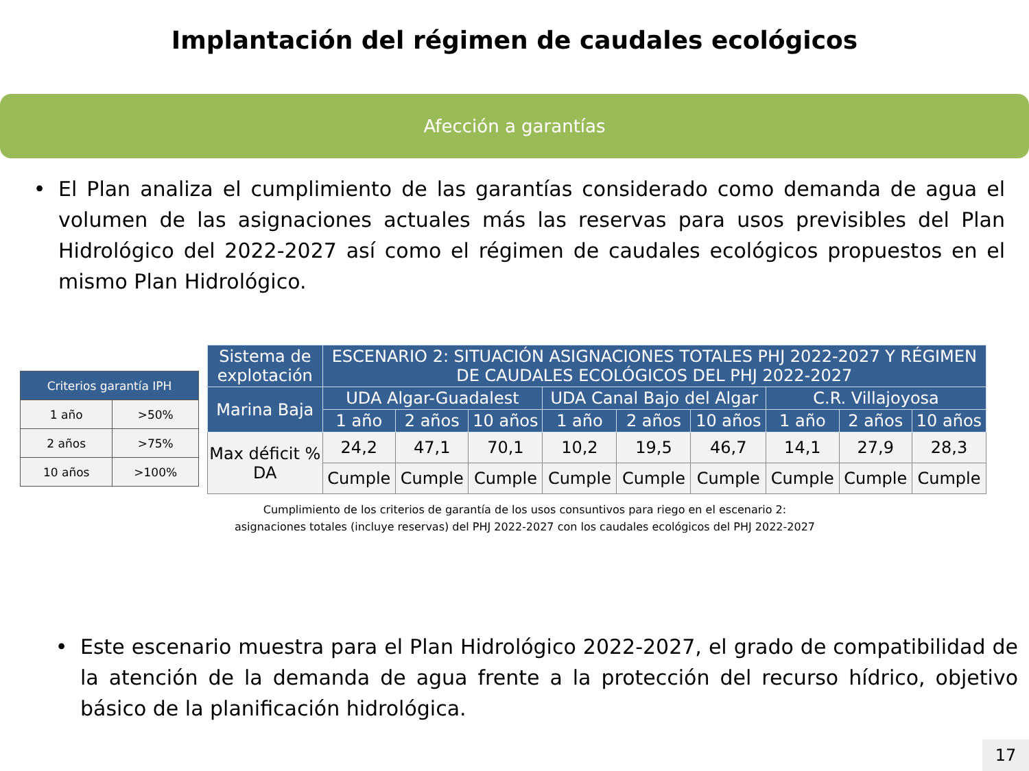Implantación del régimen de caudales ecológicos
Afección a garantías
• El Plan analiza el cumplimiento de las garantías considerado como demanda de agua el volumen de las asignaciones actuales más las reservas para usos previsibles del Plan Hidrológico del 2022-2027 así como el régimen de caudales ecológicos propuestos en el mismo Plan Hidrológico.
| Criterios garantía IPH | |
| --- | --- |
| 1 año | >50% |
| 2 años | >75% |
| 10 años | >100% |
| Sistema de explotación | ESCENARIO 2: SITUACIÓN ASIGNACIONES TOTALES PHJ 2022-2027 Y RÉGIMEN DE CAUDALES ECOLÓGICOS DEL PHJ 2022-2027 | | | | | | | | |
| --- | --- | --- | --- | --- | --- | --- | --- | --- | --- |
| Marina Baja | UDA Algar-Guadalest | | | UDA Canal Bajo del Algar | | | C.R. Villajoyosa | | |
| | 1 año | 2 años | 10 años | 1 año | 2 años | 10 años | 1 año | 2 años | 10 años |
| Max déficit % DA | 24,2 | 47,1 | 70,1 | 10,2 | 19,5 | 46,7 | 14,1 | 27,9 | 28,3 |
| | Cumple | Cumple | Cumple | Cumple | Cumple | Cumple | Cumple | Cumple | Cumple |
Cumplimiento de los criterios de garantía de los usos consuntivos para riego en el escenario 2: asignaciones totales (incluye reservas) del PHJ 2022-2027 con los caudales ecológicos del PHJ 2022-2027
• Este escenario muestra para el Plan Hidrológico 2022-2027, el grado de compatibilidad de la atención de la demanda de agua frente a la protección del recurso hídrico, objetivo básico de la planificación hidrológica.
17